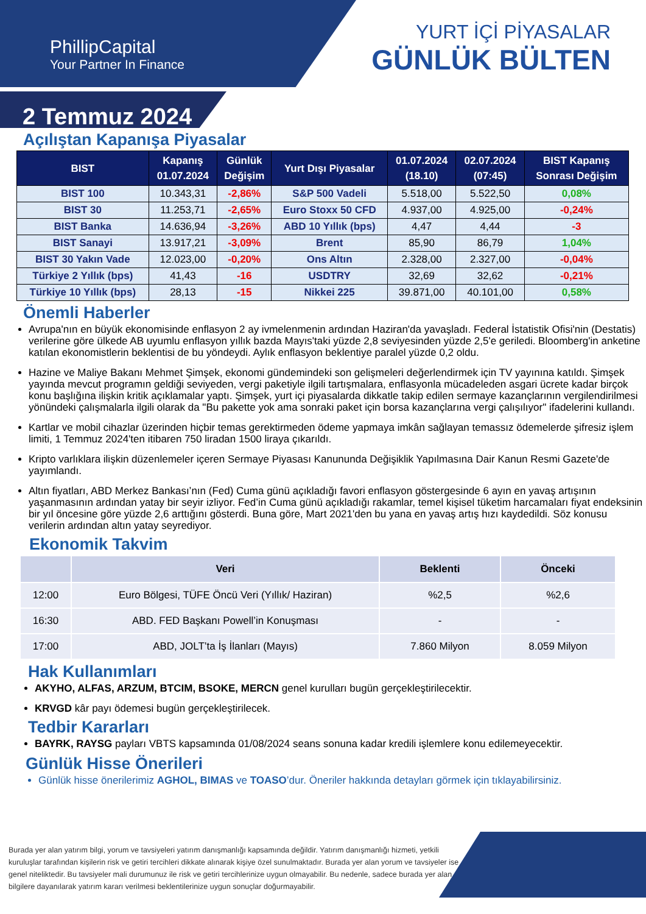PhillipCapital
Your Partner In Finance
YURT İÇİ PİYASALAR
GÜNLÜK BÜLTEN
2 Temmuz 2024
Açılıştan Kapanışa Piyasalar
| BIST | Kapanış 01.07.2024 | Günlük Değişim | Yurt Dışı Piyasalar | 01.07.2024 (18.10) | 02.07.2024 (07:45) | BIST Kapanış Sonrası Değişim |
| --- | --- | --- | --- | --- | --- | --- |
| BIST 100 | 10.343,31 | -2,86% | S&P 500 Vadeli | 5.518,00 | 5.522,50 | 0,08% |
| BIST 30 | 11.253,71 | -2,65% | Euro Stoxx 50 CFD | 4.937,00 | 4.925,00 | -0,24% |
| BIST Banka | 14.636,94 | -3,26% | ABD 10 Yıllık (bps) | 4,47 | 4,44 | -3 |
| BIST Sanayi | 13.917,21 | -3,09% | Brent | 85,90 | 86,79 | 1,04% |
| BIST 30 Yakın Vade | 12.023,00 | -0,20% | Ons Altın | 2.328,00 | 2.327,00 | -0,04% |
| Türkiye 2 Yıllık (bps) | 41,43 | -16 | USDTRY | 32,69 | 32,62 | -0,21% |
| Türkiye 10 Yıllık (bps) | 28,13 | -15 | Nikkei 225 | 39.871,00 | 40.101,00 | 0,58% |
Önemli Haberler
Avrupa'nın en büyük ekonomisinde enflasyon 2 ay ivmelenmenin ardından Haziran'da yavaşladı. Federal İstatistik Ofisi'nin (Destatis) verilerine göre ülkede AB uyumlu enflasyon yıllık bazda Mayıs'taki yüzde 2,8 seviyesinden yüzde 2,5'e geriledi. Bloomberg'in anketine katılan ekonomistlerin beklentisi de bu yöndeydi. Aylık enflasyon beklentiye paralel yüzde 0,2 oldu.
Hazine ve Maliye Bakanı Mehmet Şimşek, ekonomi gündemindeki son gelişmeleri değerlendirmek için TV yayınına katıldı. Şimşek yayında mevcut programın geldiği seviyeden, vergi paketiyle ilgili tartışmalara, enflasyonla mücadeleden asgari ücrete kadar birçok konu başlığına ilişkin kritik açıklamalar yaptı. Şimşek, yurt içi piyasalarda dikkatle takip edilen sermaye kazançlarının vergilendirilmesi yönündeki çalışmalarla ilgili olarak da "Bu pakette yok ama sonraki paket için borsa kazançlarına vergi çalışılıyor" ifadelerini kullandı.
Kartlar ve mobil cihazlar üzerinden hiçbir temas gerektirmeden ödeme yapmaya imkân sağlayan temassız ödemelerde şifresiz işlem limiti, 1 Temmuz 2024'ten itibaren 750 liradan 1500 liraya çıkarıldı.
Kripto varlıklara ilişkin düzenlemeler içeren Sermaye Piyasası Kanununda Değişiklik Yapılmasına Dair Kanun Resmi Gazete'de yayımlandı.
Altın fiyatları, ABD Merkez Bankası’nın (Fed) Cuma günü açıkladığı favori enflasyon göstergesinde 6 ayın en yavaş artışının yaşanmasının ardından yatay bir seyir izliyor. Fed’in Cuma günü açıkladığı rakamlar, temel kişisel tüketim harcamaları fiyat endeksinin bir yıl öncesine göre yüzde 2,6 arttığını gösterdi. Buna göre, Mart 2021'den bu yana en yavaş artış hızı kaydedildi. Söz konusu verilerin ardından altın yatay seyrediyor.
Ekonomik Takvim
| | Veri | Beklenti | Önceki |
| --- | --- | --- | --- |
| 12:00 | Euro Bölgesi, TÜFE Öncü Veri (Yıllık/ Haziran) | %2,5 | %2,6 |
| 16:30 | ABD. FED Başkanı Powell’in Konuşması | - | - |
| 17:00 | ABD, JOLT’ta İş İlanları (Mayıs) | 7.860 Milyon | 8.059 Milyon |
Hak Kullanımları
AKYHO, ALFAS, ARZUM, BTCIM, BSOKE, MERCN genel kurulları bugün gerçekleştirilecektir.
KRVGD kâr payı ödemesi bugün gerçekleştirilecek.
Tedbir Kararları
BAYRK, RAYSG payları VBTS kapsamında 01/08/2024 seans sonuna kadar kredili işlemlere konu edilemeyecektir.
Günlük Hisse Önerileri
Günlük hisse önerilerimiz AGHOL, BIMAS ve TOASO’dur. Öneriler hakkında detayları görmek için tıklayabilirsiniz.
Burada yer alan yatırım bilgi, yorum ve tavsiyeleri yatırım danışmanlığı kapsamında değildir. Yatırım danışmanlığı hizmeti, yetkili kuruluşlar tarafından kişilerin risk ve getiri tercihleri dikkate alınarak kişiye özel sunulmaktadır. Burada yer alan yorum ve tavsiyeler ise genel niteliktedir. Bu tavsiyeler mali durumunuz ile risk ve getiri tercihlerinize uygun olmayabilir. Bu nedenle, sadece burada yer alan bilgilere dayanılarak yatırım kararı verilmesi beklentilerinize uygun sonuçlar doğurmayabilir.